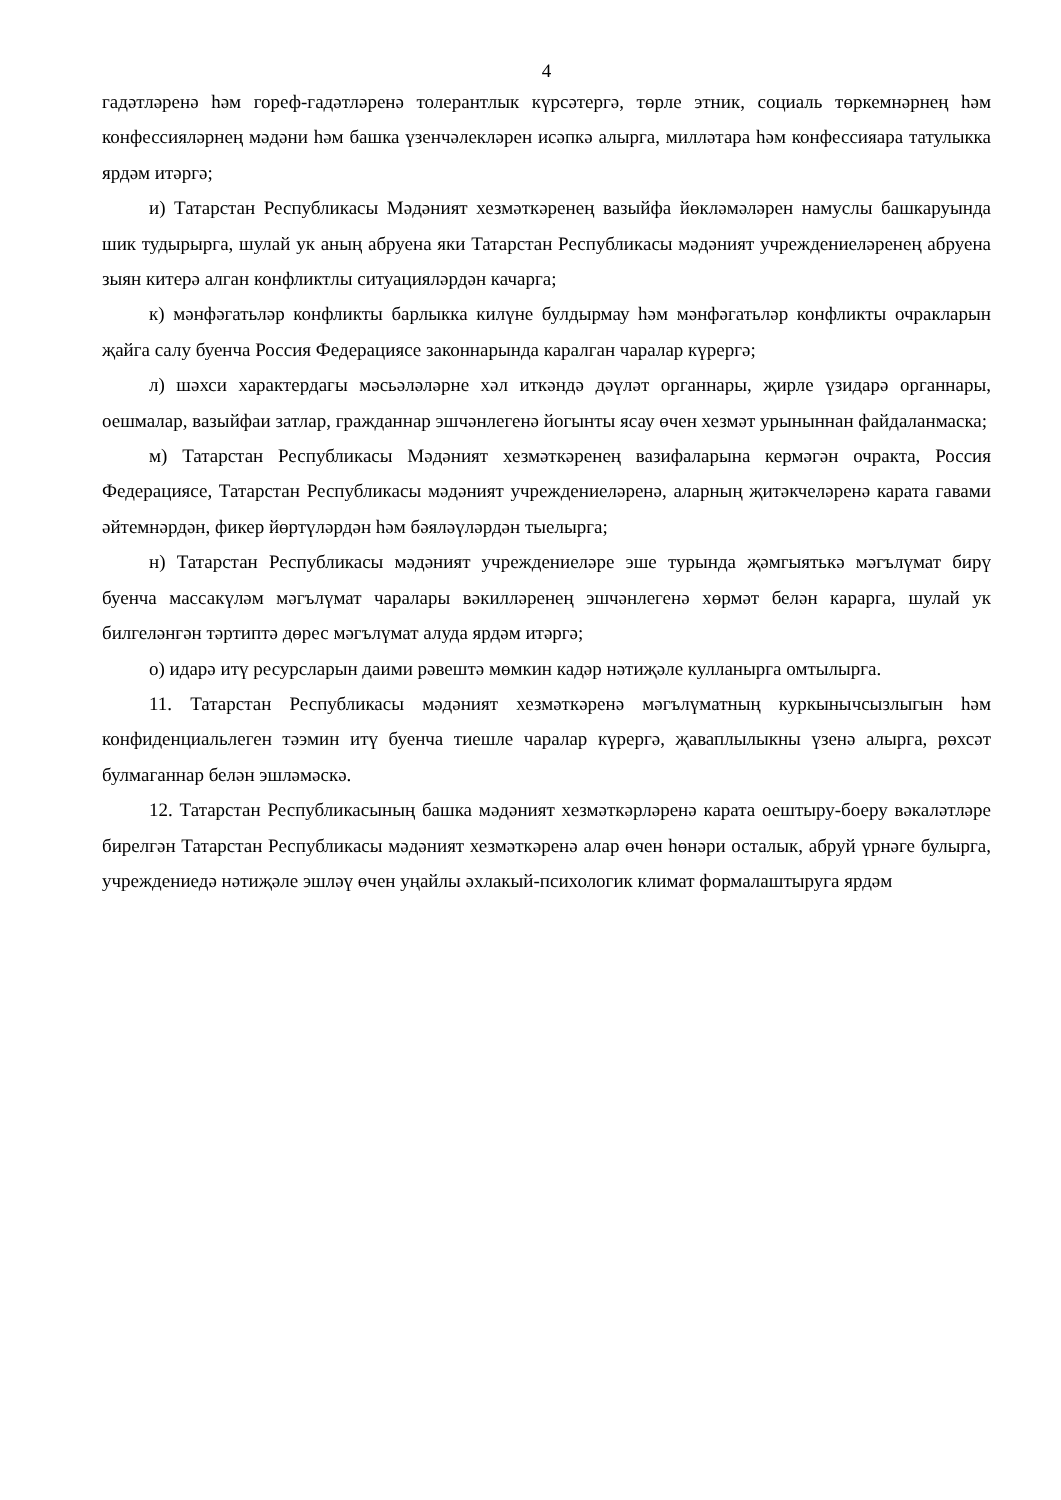4
гадәтләренә һәм гореф-гадәтләренә толерантлык күрсәтергә, төрле этник, социаль төркемнәрнең һәм конфессияләрнең мәдәни һәм башка үзенчәлекләрен исәпкә алыр­га, милләтара һәм конфессияара татулыкка ярдәм итәргә;
и) Татарстан Республикасы Мәдәният хезмәткәренең вазыйфа йөкләмәләрен намуслы башкаруында шик тудырырга, шулай ук аның абруена яки Татарстан Рес­публикасы мәдәният учреждениеләренең абруена зыян китерә алган конфликтлы ситуацияләрдән качарга;
к) мәнфәгатьләр конфликты барлыкка килүне булдырмау һәм мәнфәгатьләр конфликты очракларын җайга салу буенча Россия Федерациясе законнарында ка­ралган чаралар күрергә;
л) шәхси характердагы мәсьәләләрне хәл иткәндә дәүләт органнары, җирле үзи­дарә органнары, оешмалар, вазыйфаи затлар, гражданнар эшчәнлегенә йогынты ясау өчен хезмәт урыныннан файдаланмаска;
м) Татарстан Республикасы Мәдәният хезмәткәренең вазифаларына кермәгән очракта, Россия Федерациясе, Татарстан Республикасы мәдәният учреждениеләренә, аларның җитәкчеләренә карата гавами әйтемнәрдән, фикер йөртүләрдән һәм бәяләүләрдән тыелырга;
н) Татарстан Республикасы мәдәният учреждениеләре эше турында җәмгыятькә мәгълүмат бирү буенча массакүләм мәгълүмат чаралары вәкилләренең эшчәнлегенә хөрмәт белән карарга, шулай ук билгеләнгән тәртиптә дөрес мәгълүмат алуда ярдәм итәргә;
о) идарә итү ресурсларын даими рәвештә мөмкин кадәр нәтиҗәле кулланырга омтылырга.
11. Татарстан Республикасы мәдәният хезмәткәренә мәгълүматның куркынычсызлыгын һәм конфиденциальлеген тәэмин итү буенча тиешле чаралар күрергә, җаваплылыкны үзенә алырга, рөхсәт булмаганнар белән эшләмәскә.
12. Татарстан Республикасының башка мәдәният хезмәткәрләренә карата оештыру-боеру вәкаләтләре бирелгән Татарстан Республикасы мәдәният хезмәткәренә алар өчен һөнәри осталык, абруй үрнәге булырга, учреждениедә нәтиҗәле эшләү өчен уңайлы әхлакый-психологик климат формалаштыруга ярдәм